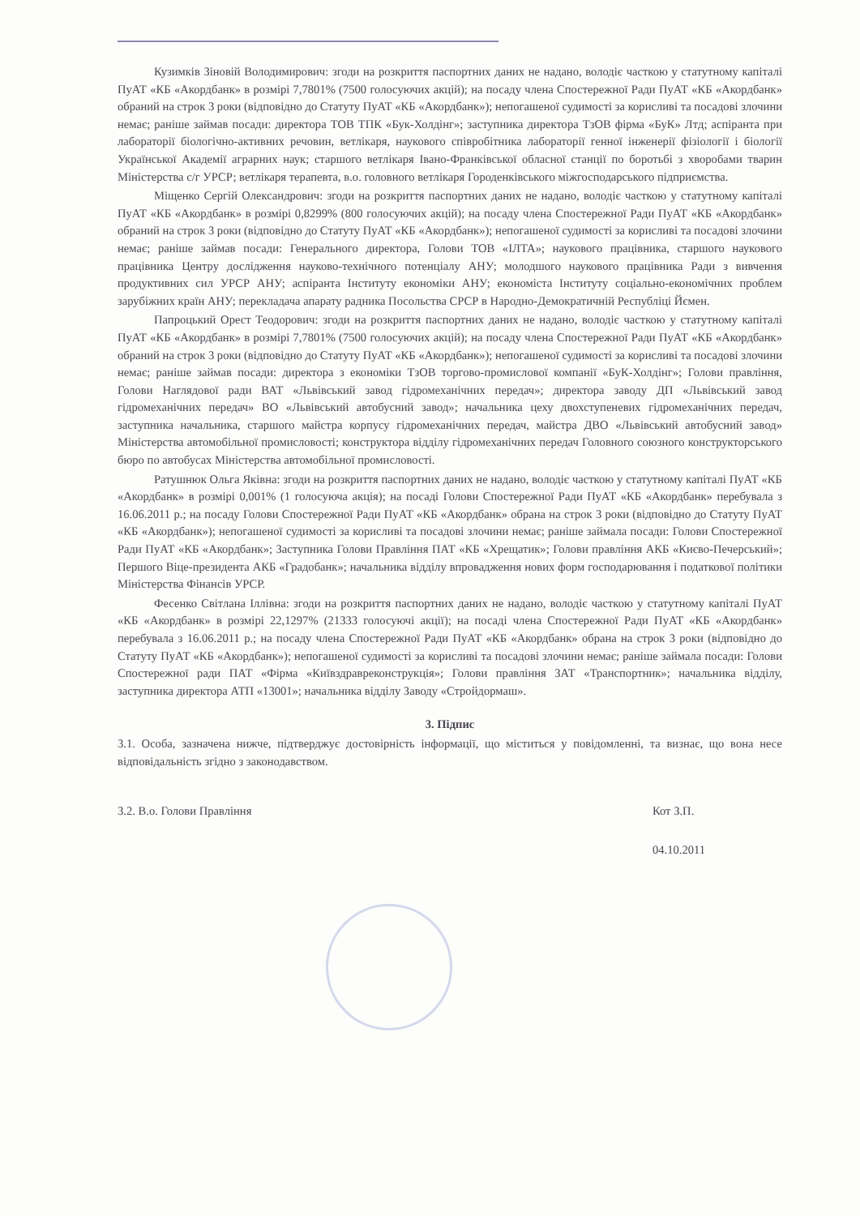Кузимків Зіновій Володимирович: згоди на розкриття паспортних даних не надано, володіє часткою у статутному капіталі ПуАТ «КБ «Акордбанк» в розмірі 7,7801% (7500 голосуючих акцій); на посаду члена Спостережної Ради ПуАТ «КБ «Акордбанк» обраний на строк 3 роки (відповідно до Статуту ПуАТ «КБ «Акордбанк»); непогашеної судимості за корисливі та посадові злочини немає; раніше займав посади: директора ТОВ ТПК «Бук-Холдінг»; заступника директора ТзОВ фірма «БуК» Лтд; аспіранта при лабораторії біологічно-активних речовин, ветлікаря, наукового співробітника лабораторії генної інженерії фізіології і біології Української Академії аграрних наук; старшого ветлікаря Івано-Франківської обласної станції по боротьбі з хворобами тварин Міністерства с/г УРСР; ветлікаря терапевта, в.о. головного ветлікаря Городенківського міжгосподарського підприємства.
Міщенко Сергій Олександрович: згоди на розкриття паспортних даних не надано, володіє часткою у статутному капіталі ПуАТ «КБ «Акордбанк» в розмірі 0,8299% (800 голосуючих акцій); на посаду члена Спостережної Ради ПуАТ «КБ «Акордбанк» обраний на строк 3 роки (відповідно до Статуту ПуАТ «КБ «Акордбанк»); непогашеної судимості за корисливі та посадові злочини немає; раніше займав посади: Генерального директора, Голови ТОВ «ІЛТА»; наукового працівника, старшого наукового працівника Центру дослідження науково-технічного потенціалу АНУ; молодшого наукового працівника Ради з вивчення продуктивних сил УРСР АНУ; аспіранта Інституту економіки АНУ; економіста Інституту соціально-економічних проблем зарубіжних країн АНУ; перекладача апарату радника Посольства СРСР в Народно-Демократичній Республіці Йємен.
Папроцький Орест Теодорович: згоди на розкриття паспортних даних не надано, володіє часткою у статутному капіталі ПуАТ «КБ «Акордбанк» в розмірі 7,7801% (7500 голосуючих акцій); на посаду члена Спостережної Ради ПуАТ «КБ «Акордбанк» обраний на строк 3 роки (відповідно до Статуту ПуАТ «КБ «Акордбанк»); непогашеної судимості за корисливі та посадові злочини немає; раніше займав посади: директора з економіки ТзОВ торгово-промислової компанії «БуК-Холдінг»; Голови правління, Голови Наглядової ради ВАТ «Львівський завод гідромеханічних передач»; директора заводу ДП «Львівський завод гідромеханічних передач» ВО «Львівський автобусний завод»; начальника цеху двохступеневих гідромеханічних передач, заступника начальника, старшого майстра корпусу гідромеханічних передач, майстра ДВО «Львівський автобусний завод» Міністерства автомобільної промисловості; конструктора відділу гідромеханічних передач Головного союзного конструкторського бюро по автобусах Міністерства автомобільної промисловості.
Ратушнюк Ольга Яківна: згоди на розкриття паспортних даних не надано, володіє часткою у статутному капіталі ПуАТ «КБ «Акордбанк» в розмірі 0,001% (1 голосуюча акція); на посаді Голови Спостережної Ради ПуАТ «КБ «Акордбанк» перебувала з 16.06.2011 р.; на посаду Голови Спостережної Ради ПуАТ «КБ «Акордбанк» обрана на строк 3 роки (відповідно до Статуту ПуАТ «КБ «Акордбанк»); непогашеної судимості за корисливі та посадові злочини немає; раніше займала посади: Голови Спостережної Ради ПуАТ «КБ «Акордбанк»; Заступника Голови Правління ПАТ «КБ «Хрещатик»; Голови правління АКБ «Києво-Печерський»; Першого Віце-президента АКБ «Градобанк»; начальника відділу впровадження нових форм господарювання і податкової політики Міністерства Фінансів УРСР.
Фесенко Світлана Іллівна: згоди на розкриття паспортних даних не надано, володіє часткою у статутному капіталі ПуАТ «КБ «Акордбанк» в розмірі 22,1297% (21333 голосуючі акції); на посаді члена Спостережної Ради ПуАТ «КБ «Акордбанк» перебувала з 16.06.2011 р.; на посаду члена Спостережної Ради ПуАТ «КБ «Акордбанк» обрана на строк 3 роки (відповідно до Статуту ПуАТ «КБ «Акордбанк»); непогашеної судимості за корисливі та посадові злочини немає; раніше займала посади: Голови Спостережної ради ПАТ «Фірма «Київздравреконструкція»; Голови правління ЗАТ «Транспортник»; начальника відділу, заступника директора АТП «13001»; начальника відділу Заводу «Стройдормаш».
3. Підпис
3.1. Особа, зазначена нижче, підтверджує достовірність інформації, що міститься у повідомленні, та визнає, що вона несе відповідальність згідно з законодавством.
3.2. В.о. Голови Правління Кот З.П.
04.10.2011